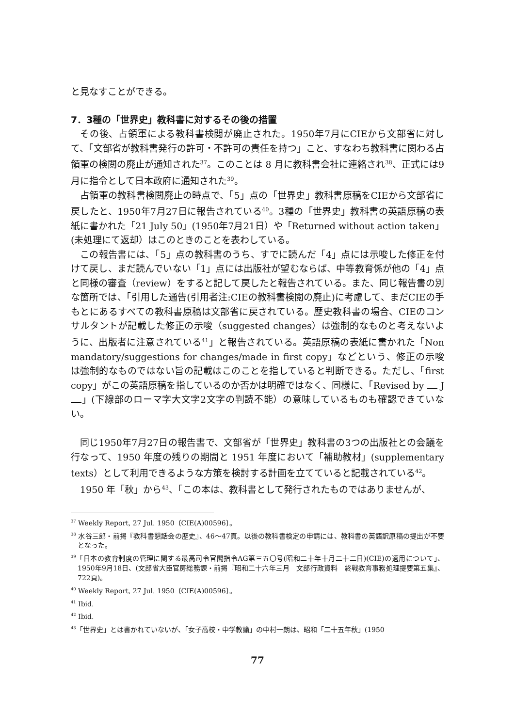と見なすことができる。
7．3種の「世界史」教科書に対するその後の措置
その後、占領軍による教科書検閲が廃止された。1950年7月にCIEから文部省に対して、「文部省が教科書発行の許可・不許可の責任を持つ」こと、すなわち教科書に関わる占領軍の検閲の廃止が通知された<sup>37</sup>。このことは 8 月に教科書会社に連絡され<sup>38</sup>、正式には9月に指令として日本政府に通知された<sup>39</sup>。
占領軍の教科書検閲廃止の時点で、「5」点の「世界史」教科書原稿をCIEから文部省に戻したと、1950年7月27日に報告されている<sup>40</sup>。3種の「世界史」教科書の英語原稿の表紙に書かれた「21 July 50」(1950年7月21日）や「Returned without action taken」(未処理にて返却）はこのときのことを表わしている。
この報告書には、「5」点の教科書のうち、すでに読んだ「4」点には示唆した修正を付けて戻し、まだ読んでいない「1」点には出版社が望むならば、中等教育係が他の「4」点と同様の審査（review）をすると記して戻したと報告されている。また、同じ報告書の別な箇所では、「引用した通告(引用者注:CIEの教科書検閲の廃止)に考慮して、まだCIEの手もとにあるすべての教科書原稿は文部省に戻されている。歴史教科書の場合、CIEのコンサルタントが記載した修正の示唆（suggested changes）は強制的なものと考えないように、出版者に注意されている<sup>41</sup>」と報告されている。英語原稿の表紙に書かれた「Non mandatory/suggestions for changes/made in first copy」などという、修正の示唆は強制的なものではない旨の記載はこのことを指していると判断できる。ただし、「first copy」がこの英語原稿を指しているのか否かは明確ではなく、同様に、「Revised by J 」(下線部のローマ字大文字2文字の判読不能）の意味しているものも確認できていない。
同じ1950年7月27日の報告書で、文部省が「世界史」教科書の3つの出版社との会議を行なって、1950 年度の残りの期間と 1951 年度において「補助教材」(supplementary texts）として利用できるような方策を検討する計画を立てていると記載されている<sup>42</sup>。
1950 年「秋」から<sup>43</sup>、「この本は、教科書として発行されたものではありませんが、
<sup>37</sup> Weekly Report, 27 Jul. 1950〔CIE(A)00596〕。
<sup>38</sup> 水谷三郎・前掲『教科書懇話会の歴史』、46〜47頁。以後の教科書検定の申請には、教科書の英語訳原稿の提出が不要となった。
<sup>39</sup>「日本の教育制度の管理に関する最高司令官閣指令AG第三五〇号(昭和二十年十月二十二日)(CIE)の適用について」、1950年9月18日、(文部省大臣官房総務課・前掲『昭和二十六年三月　文部行政資料　終戦教育事務処理提要第五集』、722頁)。
<sup>40</sup> Weekly Report, 27 Jul. 1950〔CIE(A)00596〕。
<sup>41</sup> Ibid.
<sup>42</sup> Ibid.
<sup>43</sup>「世界史」とは書かれていないが、「女子高校・中学教諭」の中村一朗は、昭和「二十五年秋」(1950
77